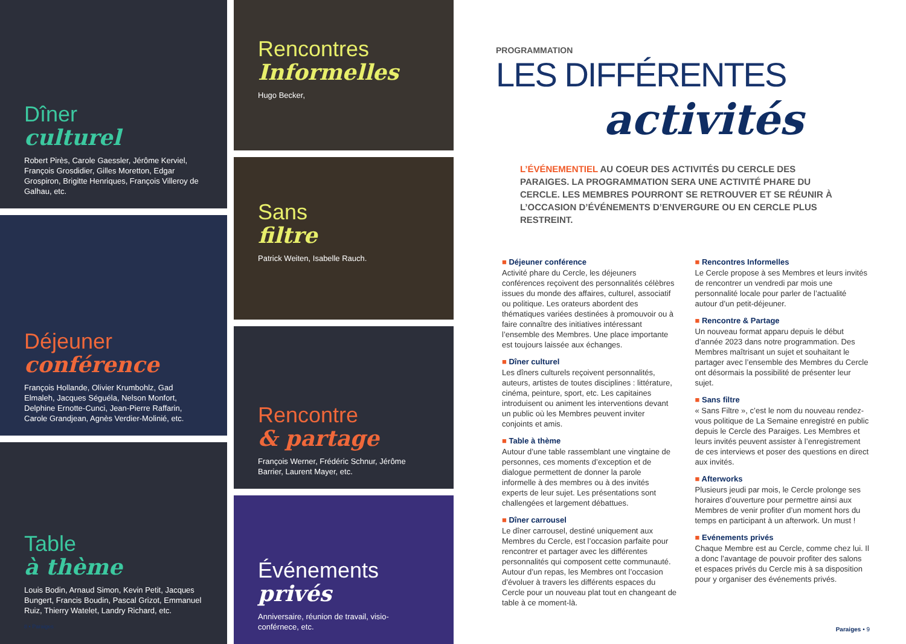Dîner
culturel
Robert Pirès, Carole Gaessler, Jérôme Kerviel, François Grosdidier, Gilles Moretton, Edgar Grospiron, Brigitte Henriques, François Villeroy de Galhau, etc.
Déjeuner
conférence
François Hollande, Olivier Krumbohlz, Gad Elmaleh, Jacques Séguéla, Nelson Monfort, Delphine Ernotte-Cunci, Jean-Pierre Raffarin, Carole Grandjean, Agnès Verdier-Molinié, etc.
Table
à thème
Louis Bodin, Arnaud Simon, Kevin Petit, Jacques Bungert, Francis Boudin, Pascal Grizot, Emmanuel Ruiz, Thierry Watelet, Landry Richard, etc.
8 • Paraiges
Rencontres
Informelles
Hugo Becker,
Sans
filtre
Patrick Weiten, Isabelle Rauch.
Rencontre
& partage
François Werner, Frédéric Schnur, Jérôme Barrier, Laurent Mayer, etc.
Événements
privés
Anniversaire, réunion de travail, visio-conférnece, etc.
PROGRAMMATION
LES DIFFÉRENTES
activités
L’ÉVÉNEMENTIEL AU COEUR DES ACTIVITÉS DU CERCLE DES PARAIGES. LA PROGRAMMATION SERA UNE ACTIVITÉ PHARE DU CERCLE. LES MEMBRES POURRONT SE RETROUVER ET SE RÉUNIR À L’OCCASION D’ÉVÉNEMENTS D’ENVERGURE OU EN CERCLE PLUS RESTREINT.
■ Déjeuner conférence
Activité phare du Cercle, les déjeuners conférences reçoivent des personnalités célèbres issues du monde des affaires, culturel, associatif ou politique. Les orateurs abordent des thématiques variées destinées à promouvoir ou à faire connaître des initiatives intéressant l’ensemble des Membres. Une place importante est toujours laissée aux échanges.
■ Dîner culturel
Les dîners culturels reçoivent personnalités, auteurs, artistes de toutes disciplines : littérature, cinéma, peinture, sport, etc. Les capitaines introduisent ou animent les interventions devant un public où les Membres peuvent inviter conjoints et amis.
■ Table à thème
Autour d’une table rassemblant une vingtaine de personnes, ces moments d’exception et de dialogue permettent de donner la parole informelle à des membres ou à des invités experts de leur sujet. Les présentations sont challengées et largement débattues.
■ Dîner carrousel
Le dîner carrousel, destiné uniquement aux Membres du Cercle, est l’occasion parfaite pour rencontrer et partager avec les différentes personnalités qui composent cette communauté. Autour d’un repas, les Membres ont l’occasion d’évoluer à travers les différents espaces du Cercle pour un nouveau plat tout en changeant de table à ce moment-là.
■ Rencontres Informelles
Le Cercle propose à ses Membres et leurs invités de rencontrer un vendredi par mois une personnalité locale pour parler de l’actualité autour d’un petit-déjeuner.
■ Rencontre & Partage
Un nouveau format apparu depuis le début d’année 2023 dans notre programmation. Des Membres maîtrisant un sujet et souhaitant le partager avec l’ensemble des Membres du Cercle ont désormais la possibilité de présenter leur sujet.
■ Sans filtre
« Sans Filtre », c’est le nom du nouveau rendez-vous politique de La Semaine enregistré en public depuis le Cercle des Paraiges. Les Membres et leurs invités peuvent assister à l’enregistrement de ces interviews et poser des questions en direct aux invités.
■ Afterworks
Plusieurs jeudi par mois, le Cercle prolonge ses horaires d’ouverture pour permettre ainsi aux Membres de venir profiter d’un moment hors du temps en participant à un afterwork. Un must !
■ Evénements privés
Chaque Membre est au Cercle, comme chez lui. Il a donc l’avantage de pouvoir profiter des salons et espaces privés du Cercle mis à sa disposition pour y organiser des événements privés.
Paraiges • 9